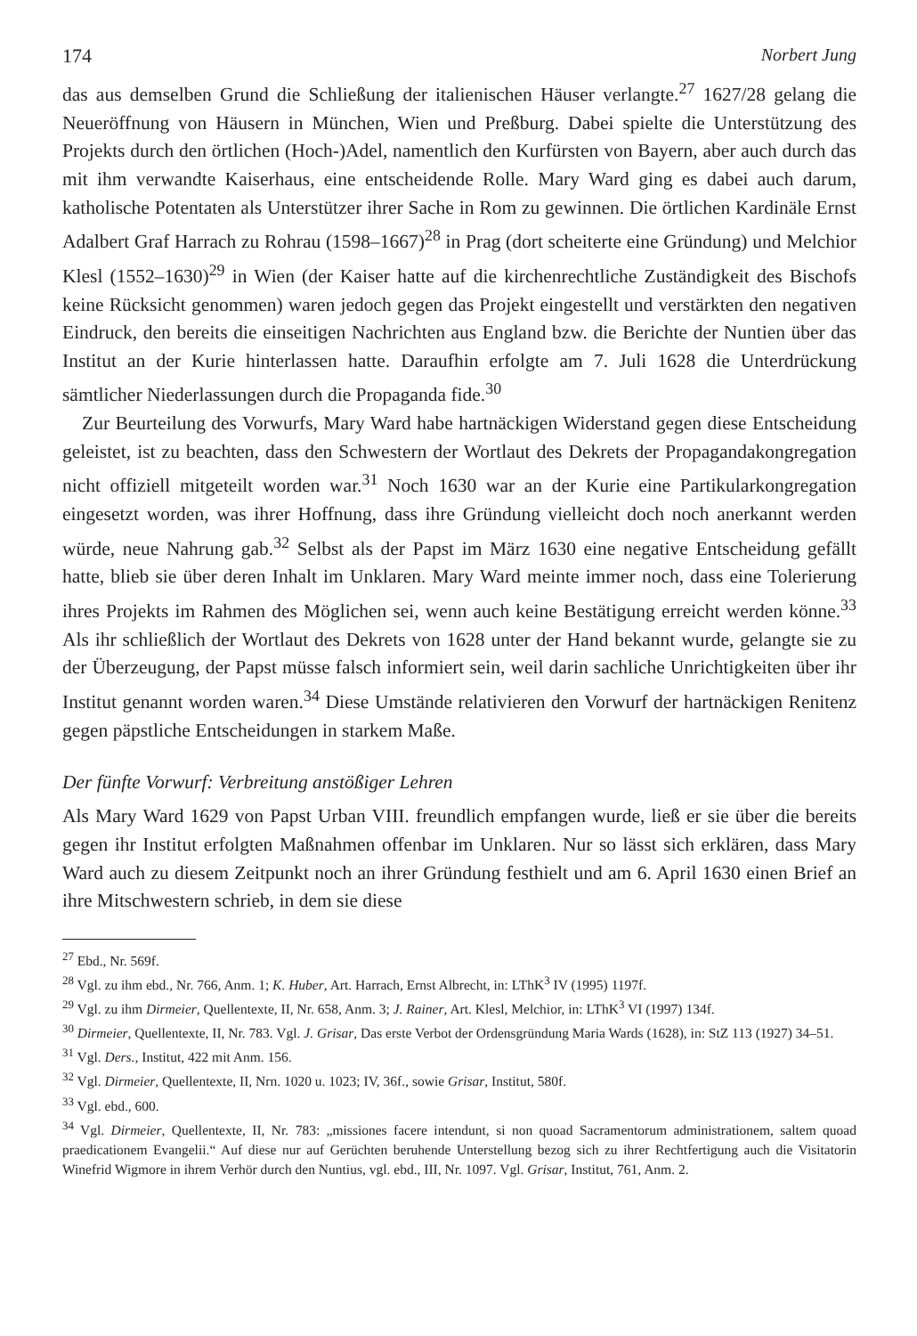174 Norbert Jung
das aus demselben Grund die Schließung der italienischen Häuser verlangte.<sup>27</sup> 1627/28 gelang die Neueröffnung von Häusern in München, Wien und Preßburg. Dabei spielte die Unterstützung des Projekts durch den örtlichen (Hoch-)Adel, namentlich den Kurfürsten von Bayern, aber auch durch das mit ihm verwandte Kaiserhaus, eine entscheidende Rolle. Mary Ward ging es dabei auch darum, katholische Potentaten als Unterstützer ihrer Sache in Rom zu gewinnen. Die örtlichen Kardinäle Ernst Adalbert Graf Harrach zu Rohrau (1598–1667)<sup>28</sup> in Prag (dort scheiterte eine Gründung) und Melchior Klesl (1552–1630)<sup>29</sup> in Wien (der Kaiser hatte auf die kirchenrechtliche Zuständigkeit des Bischofs keine Rücksicht genommen) waren jedoch gegen das Projekt eingestellt und verstärkten den negativen Eindruck, den bereits die einseitigen Nachrichten aus England bzw. die Berichte der Nuntien über das Institut an der Kurie hinterlassen hatte. Daraufhin erfolgte am 7. Juli 1628 die Unterdrückung sämtlicher Niederlassungen durch die Propaganda fide.<sup>30</sup>
Zur Beurteilung des Vorwurfs, Mary Ward habe hartnäckigen Widerstand gegen diese Entscheidung geleistet, ist zu beachten, dass den Schwestern der Wortlaut des Dekrets der Propagandakongregation nicht offiziell mitgeteilt worden war.<sup>31</sup> Noch 1630 war an der Kurie eine Partikularkongregation eingesetzt worden, was ihrer Hoffnung, dass ihre Gründung vielleicht doch noch anerkannt werden würde, neue Nahrung gab.<sup>32</sup> Selbst als der Papst im März 1630 eine negative Entscheidung gefällt hatte, blieb sie über deren Inhalt im Unklaren. Mary Ward meinte immer noch, dass eine Tolerierung ihres Projekts im Rahmen des Möglichen sei, wenn auch keine Bestätigung erreicht werden könne.<sup>33</sup> Als ihr schließlich der Wortlaut des Dekrets von 1628 unter der Hand bekannt wurde, gelangte sie zu der Überzeugung, der Papst müsse falsch informiert sein, weil darin sachliche Unrichtigkeiten über ihr Institut genannt worden waren.<sup>34</sup> Diese Umstände relativieren den Vorwurf der hartnäckigen Renitenz gegen päpstliche Entscheidungen in starkem Maße.
Der fünfte Vorwurf: Verbreitung anstößiger Lehren
Als Mary Ward 1629 von Papst Urban VIII. freundlich empfangen wurde, ließ er sie über die bereits gegen ihr Institut erfolgten Maßnahmen offenbar im Unklaren. Nur so lässt sich erklären, dass Mary Ward auch zu diesem Zeitpunkt noch an ihrer Gründung festhielt und am 6. April 1630 einen Brief an ihre Mitschwestern schrieb, in dem sie diese
<sup>27</sup> Ebd., Nr. 569f.
<sup>28</sup> Vgl. zu ihm ebd., Nr. 766, Anm. 1; K. Huber, Art. Harrach, Ernst Albrecht, in: LThK<sup>3</sup> IV (1995) 1197f.
<sup>29</sup> Vgl. zu ihm Dirmeier, Quellentexte, II, Nr. 658, Anm. 3; J. Rainer, Art. Klesl, Melchior, in: LThK<sup>3</sup> VI (1997) 134f.
<sup>30</sup> Dirmeier, Quellentexte, II, Nr. 783. Vgl. J. Grisar, Das erste Verbot der Ordensgründung Maria Wards (1628), in: StZ 113 (1927) 34–51.
<sup>31</sup> Vgl. Ders., Institut, 422 mit Anm. 156.
<sup>32</sup> Vgl. Dirmeier, Quellentexte, II, Nrn. 1020 u. 1023; IV, 36f., sowie Grisar, Institut, 580f.
<sup>33</sup> Vgl. ebd., 600.
<sup>34</sup> Vgl. Dirmeier, Quellentexte, II, Nr. 783: „missiones facere intendunt, si non quoad Sacramentorum administrationem, saltem quoad praedicationem Evangelii.“ Auf diese nur auf Gerüchten beruhende Unterstellung bezog sich zu ihrer Rechtfertigung auch die Visitatorin Winefrid Wigmore in ihrem Verhör durch den Nuntius, vgl. ebd., III, Nr. 1097. Vgl. Grisar, Institut, 761, Anm. 2.